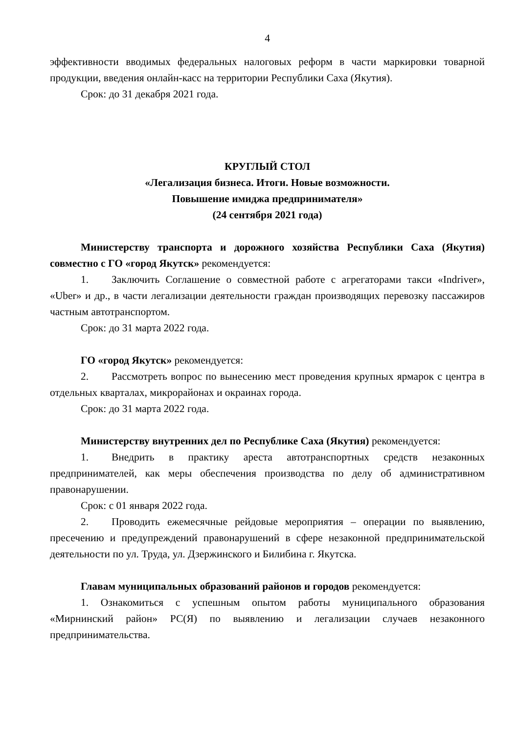4
эффективности вводимых федеральных налоговых реформ в части маркировки товарной продукции, введения онлайн-касс на территории Республики Саха (Якутия).
Срок: до 31 декабря 2021 года.
КРУГЛЫЙ СТОЛ
«Легализация бизнеса. Итоги. Новые возможности.
Повышение имиджа предпринимателя»
(24 сентября 2021 года)
Министерству транспорта и дорожного хозяйства Республики Саха (Якутия) совместно с ГО «город Якутск» рекомендуется:
1. Заключить Соглашение о совместной работе с агрегаторами такси «Indriver», «Uber» и др., в части легализации деятельности граждан производящих перевозку пассажиров частным автотранспортом.
Срок: до 31 марта 2022 года.
ГО «город Якутск» рекомендуется:
2. Рассмотреть вопрос по вынесению мест проведения крупных ярмарок с центра в отдельных кварталах, микрорайонах и окраинах города.
Срок: до 31 марта 2022 года.
Министерству внутренних дел по Республике Саха (Якутия) рекомендуется:
1. Внедрить в практику ареста автотранспортных средств незаконных предпринимателей, как меры обеспечения производства по делу об административном правонарушении.
Срок: с 01 января 2022 года.
2. Проводить ежемесячные рейдовые мероприятия – операции по выявлению, пресечению и предупреждений правонарушений в сфере незаконной предпринимательской деятельности по ул. Труда, ул. Дзержинского и Билибина г. Якутска.
Главам муниципальных образований районов и городов рекомендуется:
1. Ознакомиться с успешным опытом работы муниципального образования «Мирнинский район» РС(Я) по выявлению и легализации случаев незаконного предпринимательства.